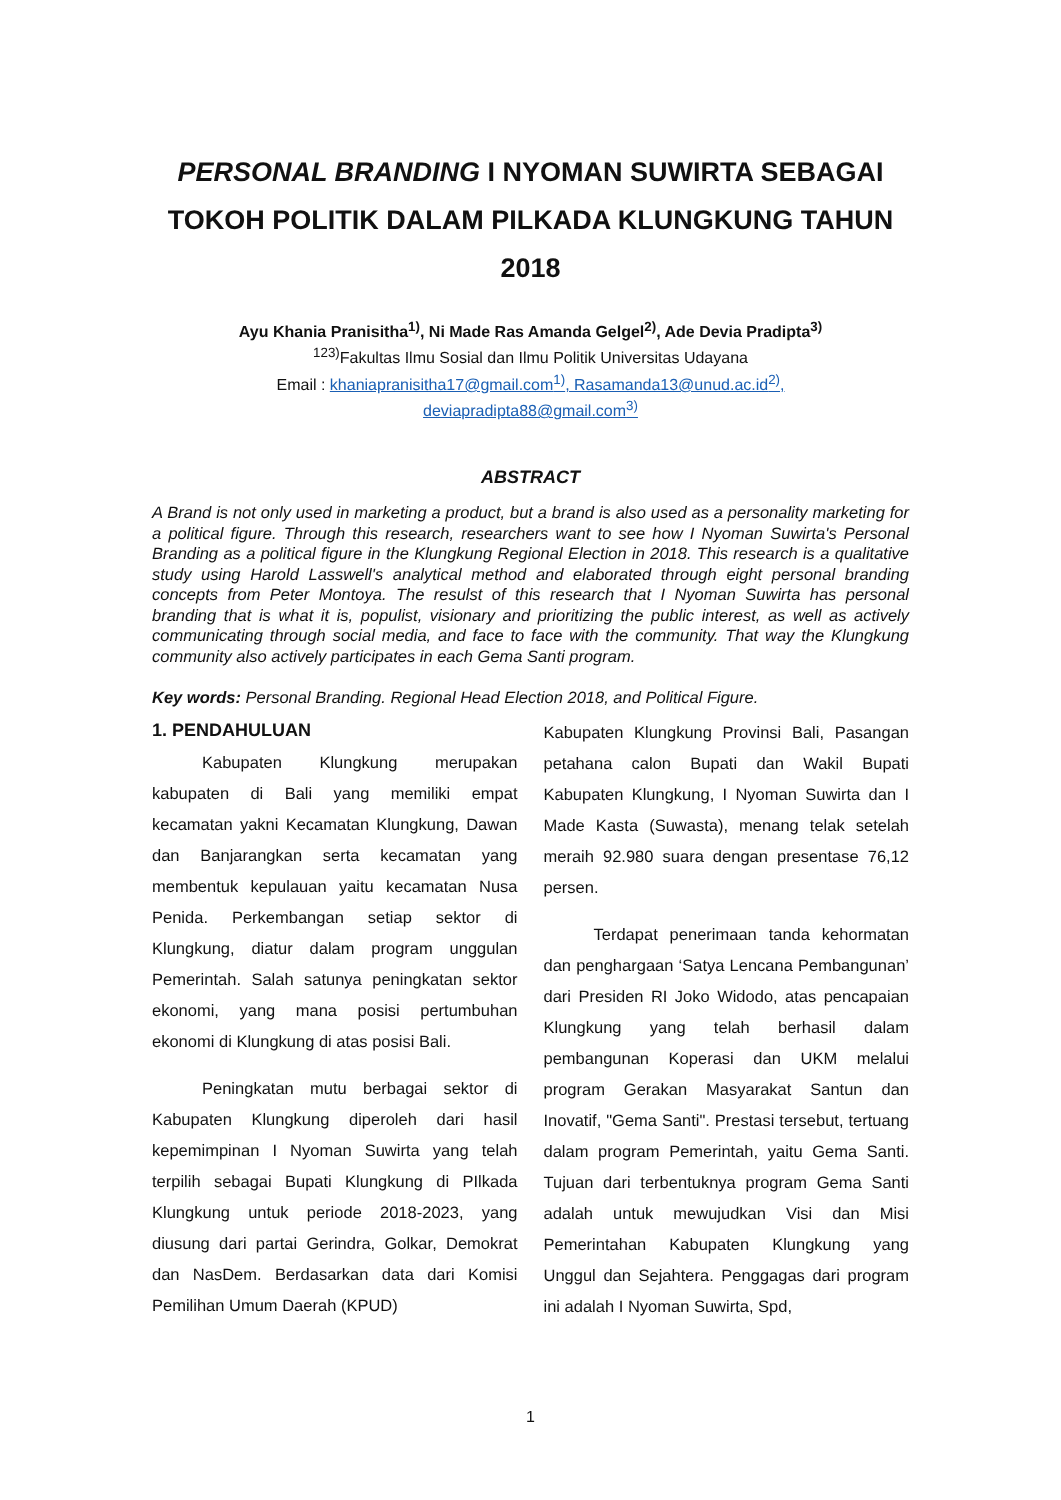PERSONAL BRANDING I NYOMAN SUWIRTA SEBAGAI TOKOH POLITIK DALAM PILKADA KLUNGKUNG TAHUN 2018
Ayu Khania Pranisitha<sup>1)</sup>, Ni Made Ras Amanda Gelgel<sup>2)</sup>, Ade Devia Pradipta<sup>3)</sup>
<sup>123)</sup> Fakultas Ilmu Sosial dan Ilmu Politik Universitas Udayana
Email : khaniapranisitha17@gmail.com<sup>1)</sup>, Rasamanda13@unud.ac.id<sup>2)</sup>,
deviapradipta88@gmail.com<sup>3)</sup>
ABSTRACT
A Brand is not only used in marketing a product, but a brand is also used as a personality marketing for a political figure. Through this research, researchers want to see how I Nyoman Suwirta's Personal Branding as a political figure in the Klungkung Regional Election in 2018. This research is a qualitative study using Harold Lasswell's analytical method and elaborated through eight personal branding concepts from Peter Montoya. The resulst of this research that I Nyoman Suwirta has personal branding that is what it is, populist, visionary and prioritizing the public interest, as well as actively communicating through social media, and face to face with the community. That way the Klungkung community also actively participates in each Gema Santi program.
Key words: Personal Branding. Regional Head Election 2018, and Political Figure.
1. PENDAHULUAN
Kabupaten Klungkung merupakan kabupaten di Bali yang memiliki empat kecamatan yakni Kecamatan Klungkung, Dawan dan Banjarangkan serta kecamatan yang membentuk kepulauan yaitu kecamatan Nusa Penida. Perkembangan setiap sektor di Klungkung, diatur dalam program unggulan Pemerintah. Salah satunya peningkatan sektor ekonomi, yang mana posisi pertumbuhan ekonomi di Klungkung di atas posisi Bali.
Peningkatan mutu berbagai sektor di Kabupaten Klungkung diperoleh dari hasil kepemimpinan I Nyoman Suwirta yang telah terpilih sebagai Bupati Klungkung di PIlkada Klungkung untuk periode 2018-2023, yang diusung dari partai Gerindra, Golkar, Demokrat dan NasDem. Berdasarkan data dari Komisi Pemilihan Umum Daerah (KPUD)
Kabupaten Klungkung Provinsi Bali, Pasangan petahana calon Bupati dan Wakil Bupati Kabupaten Klungkung, I Nyoman Suwirta dan I Made Kasta (Suwasta), menang telak setelah meraih 92.980 suara dengan presentase 76,12 persen.
Terdapat penerimaan tanda kehormatan dan penghargaan ‘Satya Lencana Pembangunan’ dari Presiden RI Joko Widodo, atas pencapaian Klungkung yang telah berhasil dalam pembangunan Koperasi dan UKM melalui program Gerakan Masyarakat Santun dan Inovatif, "Gema Santi". Prestasi tersebut, tertuang dalam program Pemerintah, yaitu Gema Santi. Tujuan dari terbentuknya program Gema Santi adalah untuk mewujudkan Visi dan Misi Pemerintahan Kabupaten Klungkung yang Unggul dan Sejahtera. Penggagas dari program ini adalah I Nyoman Suwirta, Spd,
1